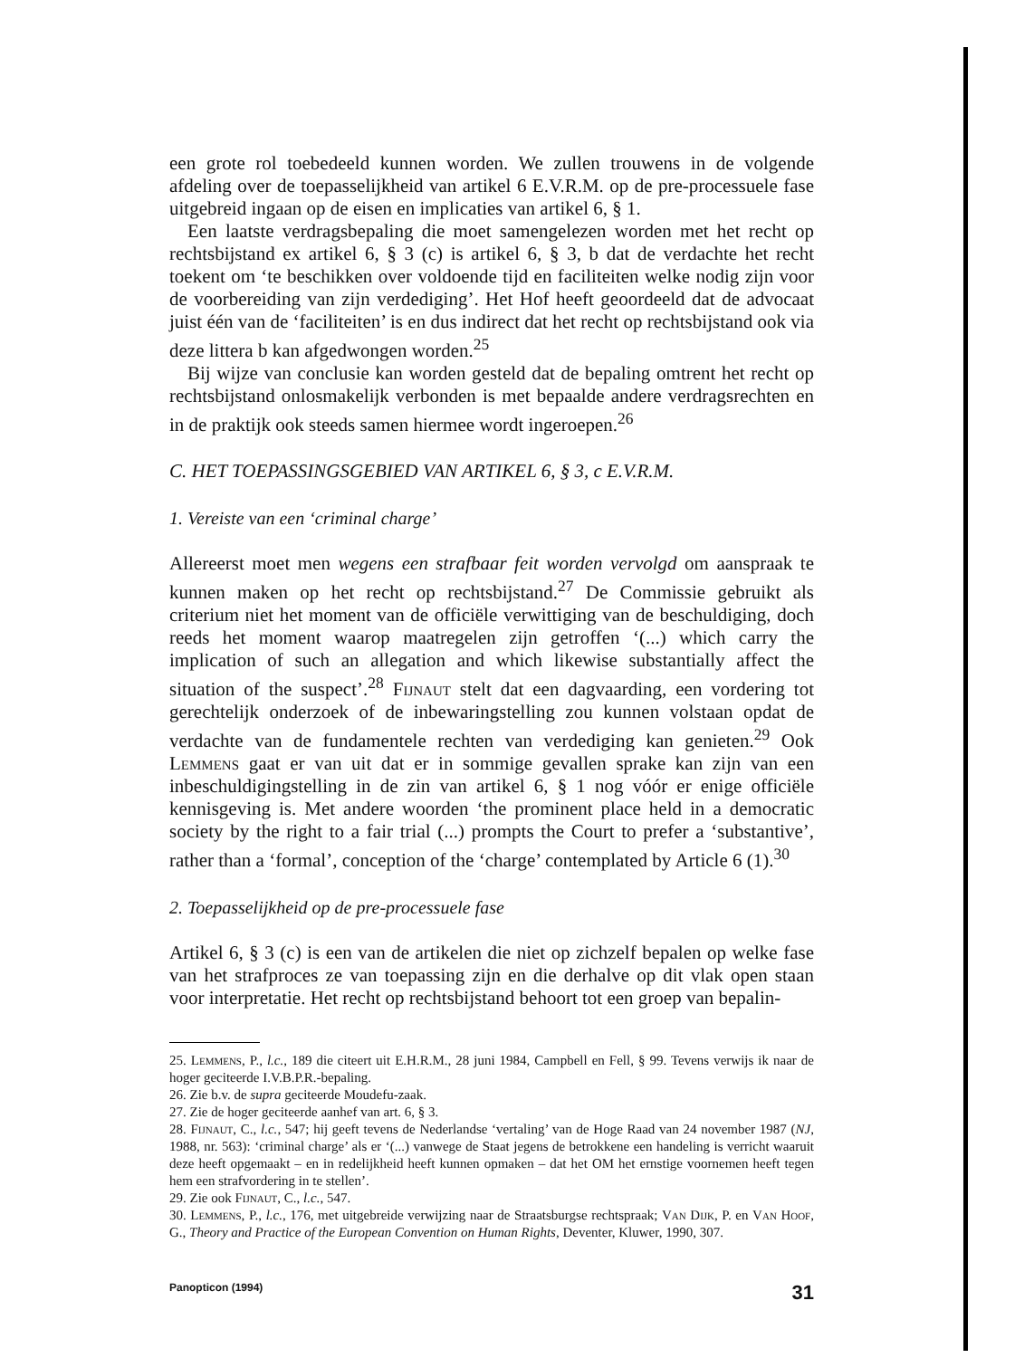een grote rol toebedeeld kunnen worden. We zullen trouwens in de volgende afdeling over de toepasselijkheid van artikel 6 E.V.R.M. op de pre-processuele fase uitgebreid ingaan op de eisen en implicaties van artikel 6, § 1.
Een laatste verdragsbepaling die moet samengelezen worden met het recht op rechtsbijstand ex artikel 6, § 3 (c) is artikel 6, § 3, b dat de verdachte het recht toekent om ‘te beschikken over voldoende tijd en faciliteiten welke nodig zijn voor de voorbereiding van zijn verdediging’. Het Hof heeft geoordeeld dat de advocaat juist één van de ‘faciliteiten’ is en dus indirect dat het recht op rechtsbijstand ook via deze littera b kan afgedwongen worden.<sup>25</sup>
Bij wijze van conclusie kan worden gesteld dat de bepaling omtrent het recht op rechtsbijstand onlosmakelijk verbonden is met bepaalde andere verdragsrechten en in de praktijk ook steeds samen hiermee wordt ingeroepen.<sup>26</sup>
C. HET TOEPASSINGSGEBIED VAN ARTIKEL 6, § 3, c E.V.R.M.
1. Vereiste van een ‘criminal charge’
Allereerst moet men wegens een strafbaar feit worden vervolgd om aanspraak te kunnen maken op het recht op rechtsbijstand.<sup>27</sup> De Commissie gebruikt als criterium niet het moment van de officiële verwittiging van de beschuldiging, doch reeds het moment waarop maatregelen zijn getroffen ‘(...) which carry the implication of such an allegation and which likewise substantially affect the situation of the suspect’.<sup>28</sup> Fijnaut stelt dat een dagvaarding, een vordering tot gerechtelijk onderzoek of de inbewaringstelling zou kunnen volstaan opdat de verdachte van de fundamentele rechten van verdediging kan genieten.<sup>29</sup> Ook Lemmens gaat er van uit dat er in sommige gevallen sprake kan zijn van een inbeschuldigingstelling in de zin van artikel 6, § 1 nog vóór er enige officiële kennisgeving is. Met andere woorden ‘the prominent place held in a democratic society by the right to a fair trial (...) prompts the Court to prefer a ‘substantive’, rather than a ‘formal’, conception of the ‘charge’ contemplated by Article 6 (1).<sup>30</sup>
2. Toepasselijkheid op de pre-processuele fase
Artikel 6, § 3 (c) is een van de artikelen die niet op zichzelf bepalen op welke fase van het strafproces ze van toepassing zijn en die derhalve op dit vlak open staan voor interpretatie. Het recht op rechtsbijstand behoort tot een groep van bepalin-
25. Lemmens, P., l.c., 189 die citeert uit E.H.R.M., 28 juni 1984, Campbell en Fell, § 99. Tevens verwijs ik naar de hoger geciteerde I.V.B.P.R.-bepaling.
26. Zie b.v. de supra geciteerde Moudefu-zaak.
27. Zie de hoger geciteerde aanhef van art. 6, § 3.
28. Fijnaut, C., l.c., 547; hij geeft tevens de Nederlandse ‘vertaling’ van de Hoge Raad van 24 november 1987 (NJ, 1988, nr. 563): ‘criminal charge’ als er ‘(...) vanwege de Staat jegens de betrokkene een handeling is verricht waaruit deze heeft opgemaakt – en in redelijkheid heeft kunnen opmaken – dat het OM het ernstige voornemen heeft tegen hem een strafvordering in te stellen’.
29. Zie ook Fijnaut, C., l.c., 547.
30. Lemmens, P., l.c., 176, met uitgebreide verwijzing naar de Straatsburgse rechtspraak; Van Dijk, P. en Van Hoof, G., Theory and Practice of the European Convention on Human Rights, Deventer, Kluwer, 1990, 307.
Panopticon (1994) 31